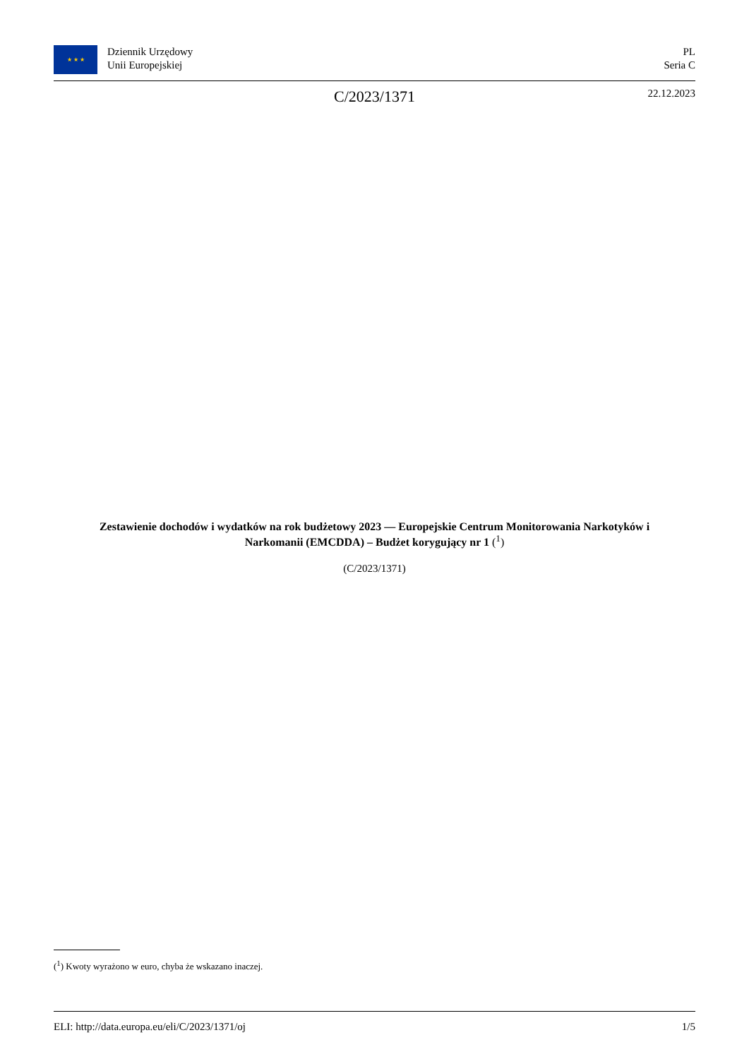★ ★ ★
Dziennik Urzędowy
Unii Europejskiej
PL
Seria C
C/2023/1371 22.12.2023
Zestawienie dochodów i wydatków na rok budżetowy 2023 — Europejskie Centrum Monitorowania Narkotyków i Narkomanii (EMCDDA) – Budżet korygujący nr 1 (<sup>1</sup>)
(C/2023/1371)
(<sup>1</sup>) Kwoty wyrażono w euro, chyba że wskazano inaczej.
ELI: http://data.europa.eu/eli/C/2023/1371/oj 1/5